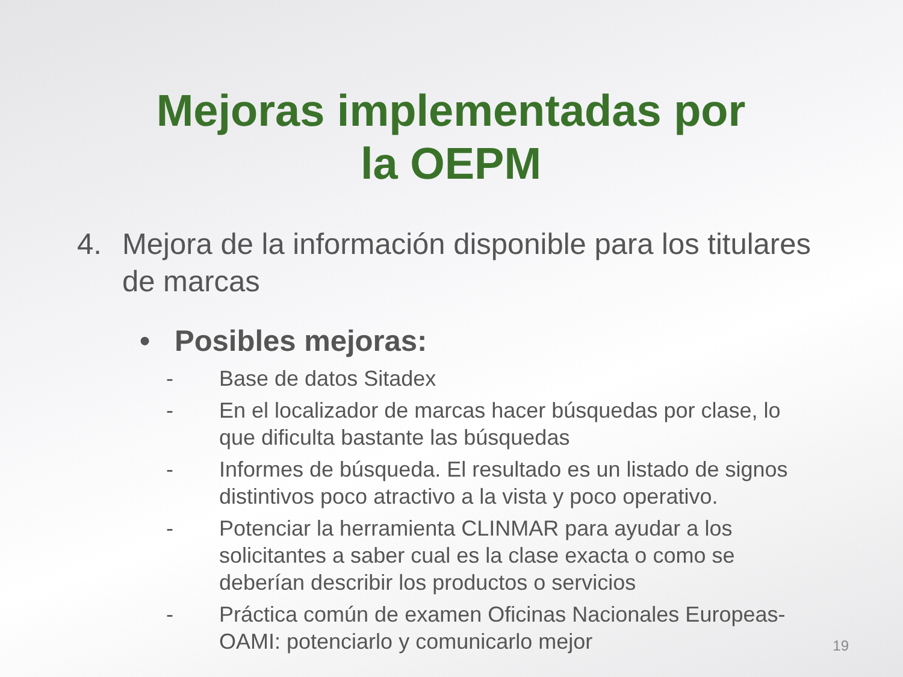Mejoras implementadas por la OEPM
4. Mejora de la información disponible para los titulares de marcas
• Posibles mejoras:
- Base de datos Sitadex
- En el localizador de marcas hacer búsquedas por clase, lo que dificulta bastante las búsquedas
- Informes de búsqueda. El resultado es un listado de signos distintivos poco atractivo a la vista y poco operativo.
- Potenciar la herramienta CLINMAR para ayudar a los solicitantes a saber cual es la clase exacta o como se deberían describir los productos o servicios
- Práctica común de examen Oficinas Nacionales Europeas-OAMI: potenciarlo y comunicarlo mejor
19